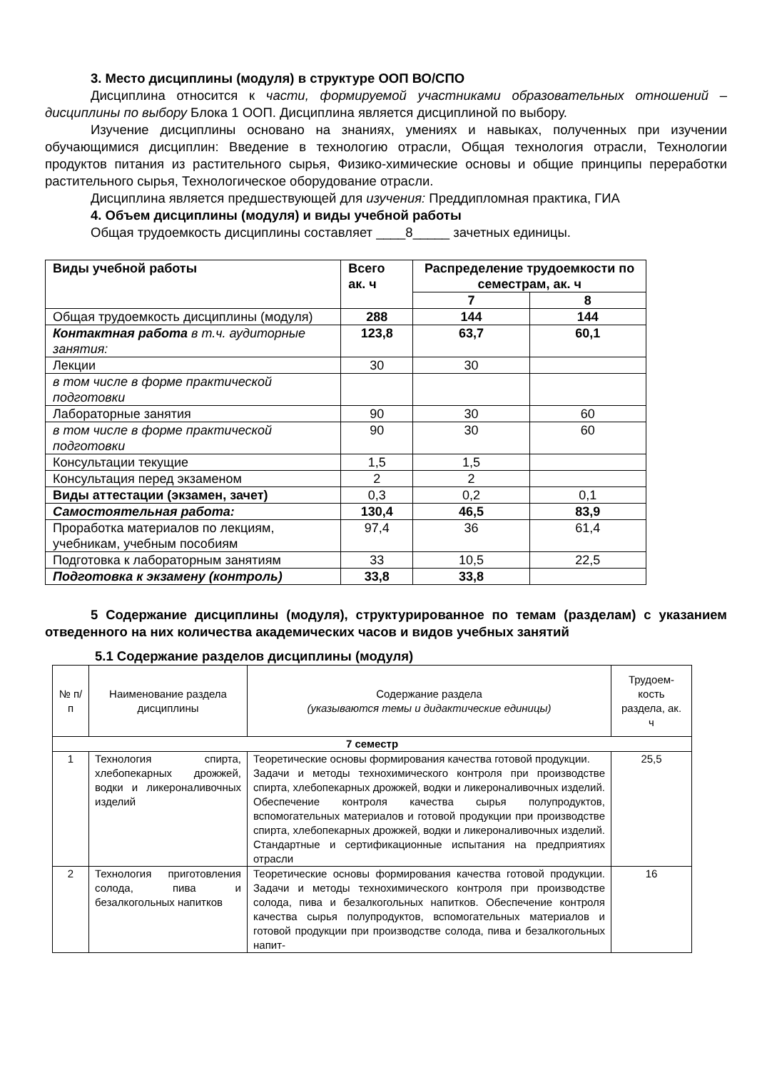3. Место дисциплины (модуля) в структуре ООП ВО/СПО
Дисциплина относится к части, формируемой участниками образовательных отношений – дисциплины по выбору Блока 1 ООП. Дисциплина является дисциплиной по выбору.
Изучение дисциплины основано на знаниях, умениях и навыках, полученных при изучении обучающимися дисциплин: Введение в технологию отрасли, Общая технология отрасли, Технологии продуктов питания из растительного сырья, Физико-химические основы и общие принципы переработки растительного сырья, Технологическое оборудование отрасли.
Дисциплина является предшествующей для изучения: Преддипломная практика, ГИА
4. Объем дисциплины (модуля) и виды учебной работы
Общая трудоемкость дисциплины составляет ____8_____ зачетных единицы.
| Виды учебной работы | Всего ак. ч | Распределение трудоемкости по семестрам, ак. ч | |
| --- | --- | --- | --- |
| | | 7 | 8 |
| Общая трудоемкость дисциплины (модуля) | 288 | 144 | 144 |
| Контактная работа в т.ч. аудиторные занятия: | 123,8 | 63,7 | 60,1 |
| Лекции | 30 | 30 | |
| в том числе в форме практической подготовки | | | |
| Лабораторные занятия | 90 | 30 | 60 |
| в том числе в форме практической подготовки | 90 | 30 | 60 |
| Консультации текущие | 1,5 | 1,5 | |
| Консультация перед экзаменом | 2 | 2 | |
| Виды аттестации (экзамен, зачет) | 0,3 | 0,2 | 0,1 |
| Самостоятельная работа: | 130,4 | 46,5 | 83,9 |
| Проработка материалов по лекциям, учебникам, учебным пособиям | 97,4 | 36 | 61,4 |
| Подготовка к лабораторным занятиям | 33 | 10,5 | 22,5 |
| Подготовка к экзамену (контроль) | 33,8 | 33,8 | |
5 Содержание дисциплины (модуля), структурированное по темам (разделам) с указанием отведенного на них количества академических часов и видов учебных занятий
5.1 Содержание разделов дисциплины (модуля)
| № п/п | Наименование раздела дисциплины | Содержание раздела (указываются темы и дидактические единицы) | Трудоем-кость раздела, ак. ч |
| --- | --- | --- | --- |
| 7 семестр | | | |
| 1 | Технология спирта, хлебопекарных дрожжей, водки и ликероналивочных изделий | Теоретические основы формирования качества готовой продукции. Задачи и методы технохимического контроля при производстве спирта, хлебопекарных дрожжей, водки и ликероналивочных изделий. Обеспечение контроля качества сырья полупродуктов, вспомогательных материалов и готовой продукции при производстве спирта, хлебопекарных дрожжей, водки и ликероналивочных изделий. Стандартные и сертификационные испытания на предприятиях отрасли | 25,5 |
| 2 | Технология приготовления солода, пива и безалкогольных напитков | Теоретические основы формирования качества готовой продукции. Задачи и методы технохимического контроля при производстве солода, пива и безалкогольных напитков. Обеспечение контроля качества сырья полупродуктов, вспомогательных материалов и готовой продукции при производстве солода, пива и безалкогольных напит- | 16 |